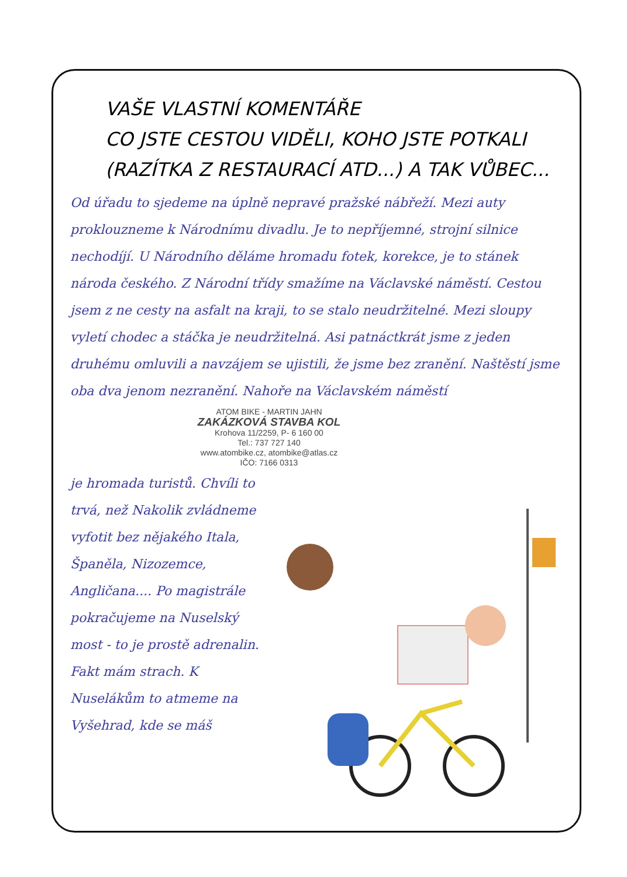VAŠE VLASTNÍ KOMENTÁŘE
CO JSTE CESTOU VIDĚLI, KOHO JSTE POTKALI
(RAZÍTKA Z RESTAURACÍ ATD...) A TAK VŮBEC...
Od úřadu to sjedeme na úplně nepravé pražské nábřeží. Mezi auty proklouzneme k Národnímu divadlu. Je to nepříjemné, strojní silnice nechodíjí. U Národního děláme hromadu fotek, korekce, je to stánek národa českého. Z Národní třídy smažíme na Václavské náměstí. Cestou jsem z ne cesty na asfalt na kraji, to se stalo neudržitelné. Mezi sloupy vyletí chodec a stáčka je neudržitelná. Asi patnáctkrát jsme z jeden druhému omluvili a navzájem se ujistili, že jsme bez zranění. Naštěstí jsme oba dva jenom nezranění. Nahoře na Václavském náměstí
ATOM BIKE - MARTIN JAHN
ZAKÁZKOVÁ STAVBA KOL
Krohova 11/2259, P- 6 160 00
Tel.: 737 727 140
www.atombike.cz, atombike@atlas.cz
IČO: 7166 0313
je hromada turistů. Chvíli to trvá, než Nakolik zvládneme vyfotit bez nějakého Itala, Španěla, Nizozemce, Angličana.... Po magistrále pokračujeme na Nuselský most - to je prostě adrenalin. Fakt mám strach. K Nuselákům to atmeme na Vyšehrad, kde se máš